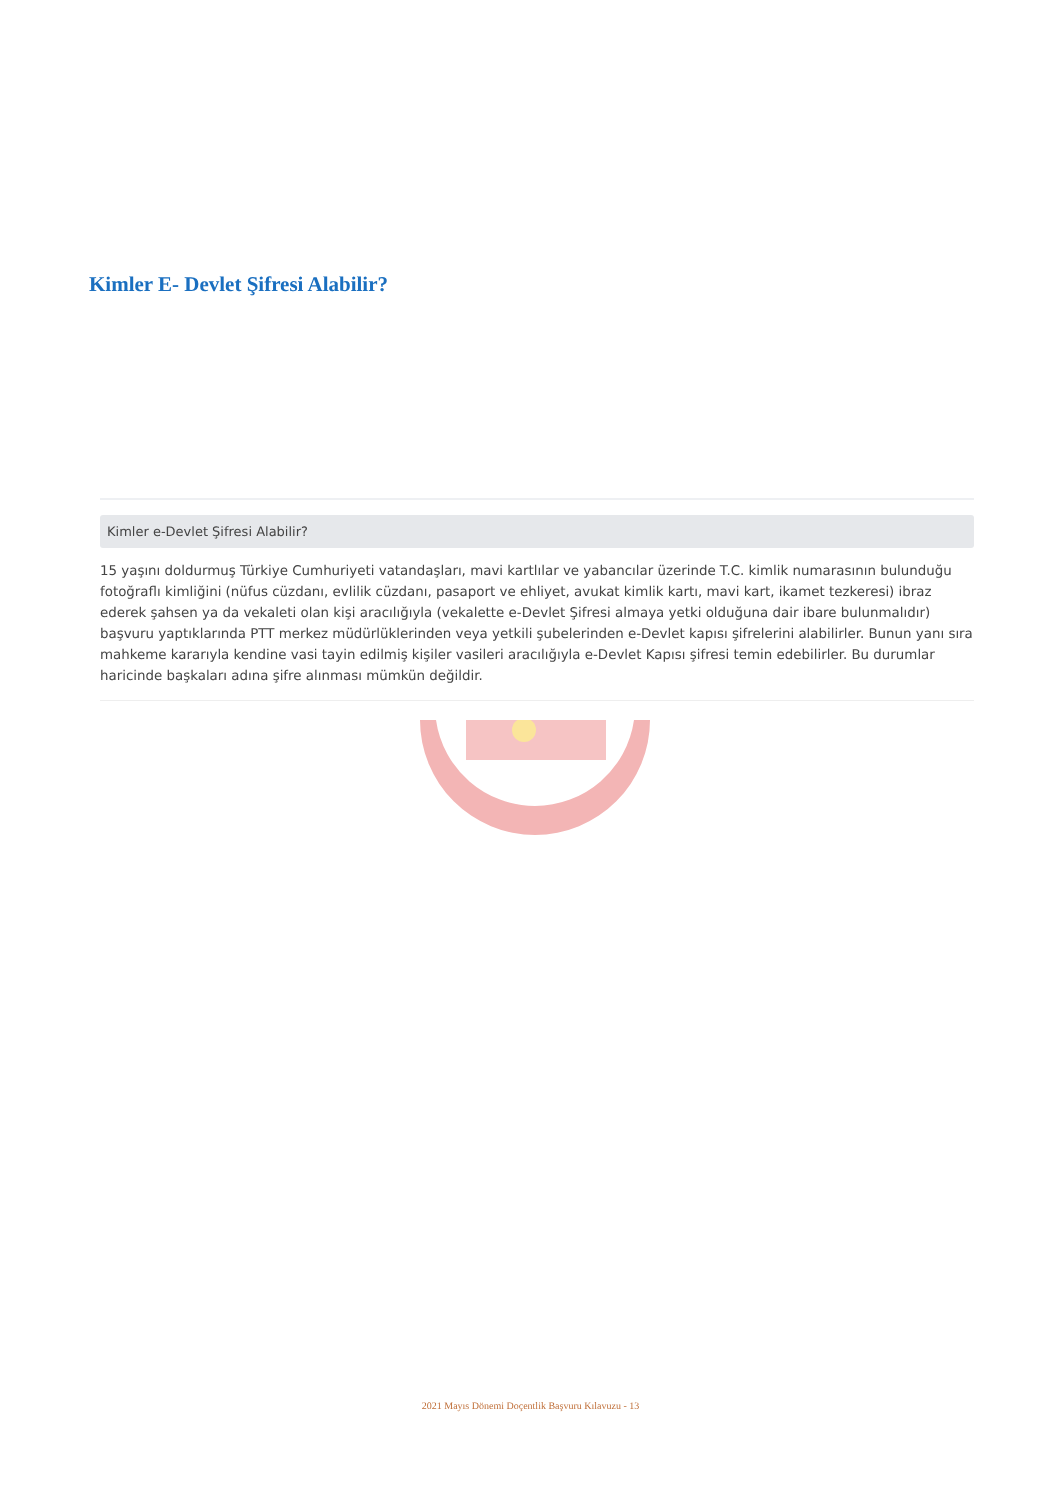Kimler E- Devlet Şifresi Alabilir?
Kimler e-Devlet Şifresi Alabilir?
15 yaşını doldurmuş Türkiye Cumhuriyeti vatandaşları, mavi kartlılar ve yabancılar üzerinde T.C. kimlik numarasının bulunduğu fotoğraflı kimliğini (nüfus cüzdanı, evlilik cüzdanı, pasaport ve ehliyet, avukat kimlik kartı, mavi kart, ikamet tezkeresi) ibraz ederek şahsen ya da vekaleti olan kişi aracılığıyla (vekalette e-Devlet Şifresi almaya yetki olduğuna dair ibare bulunmalıdır) başvuru yaptıklarında PTT merkez müdürlüklerinden veya yetkili şubelerinden e-Devlet kapısı şifrelerini alabilirler. Bunun yanı sıra mahkeme kararıyla kendine vasi tayin edilmiş kişiler vasileri aracılığıyla e-Devlet Kapısı şifresi temin edebilirler. Bu durumlar haricinde başkaları adına şifre alınması mümkün değildir.
2021 Mayıs Dönemi Doçentlik Başvuru Kılavuzu - 13